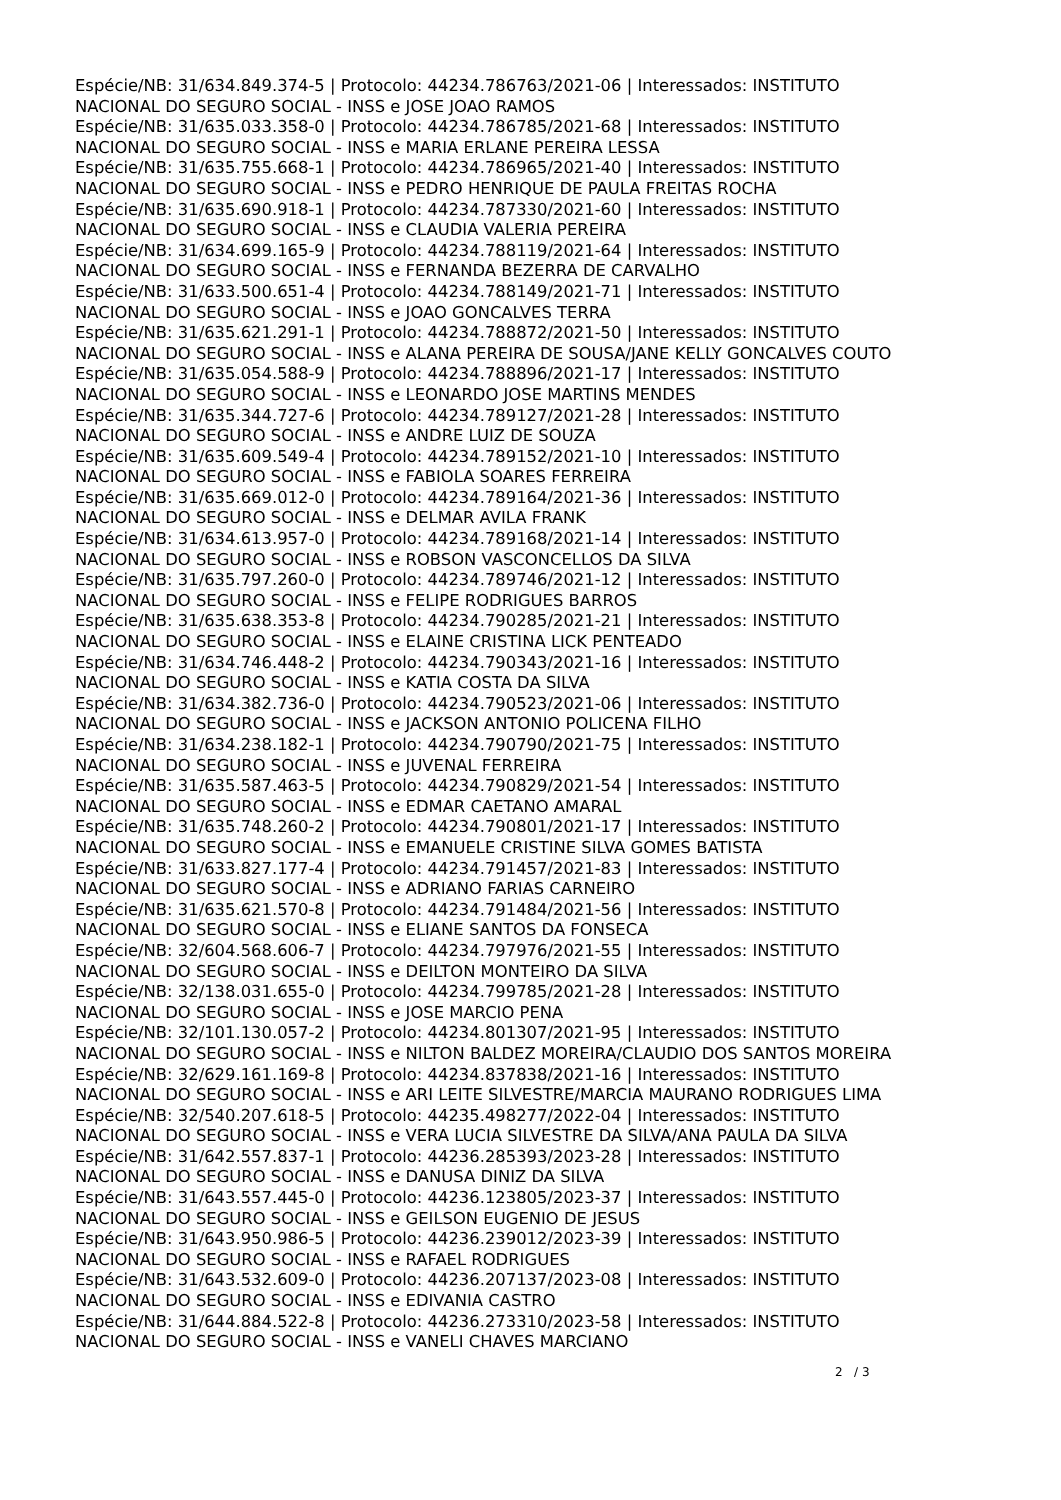Espécie/NB: 31/634.849.374-5 | Protocolo: 44234.786763/2021-06 | Interessados: INSTITUTO
NACIONAL DO SEGURO SOCIAL - INSS e JOSE JOAO RAMOS
Espécie/NB: 31/635.033.358-0 | Protocolo: 44234.786785/2021-68 | Interessados: INSTITUTO
NACIONAL DO SEGURO SOCIAL - INSS e MARIA ERLANE PEREIRA LESSA
Espécie/NB: 31/635.755.668-1 | Protocolo: 44234.786965/2021-40 | Interessados: INSTITUTO
NACIONAL DO SEGURO SOCIAL - INSS e PEDRO HENRIQUE DE PAULA FREITAS ROCHA
Espécie/NB: 31/635.690.918-1 | Protocolo: 44234.787330/2021-60 | Interessados: INSTITUTO
NACIONAL DO SEGURO SOCIAL - INSS e CLAUDIA VALERIA PEREIRA
Espécie/NB: 31/634.699.165-9 | Protocolo: 44234.788119/2021-64 | Interessados: INSTITUTO
NACIONAL DO SEGURO SOCIAL - INSS e FERNANDA BEZERRA DE CARVALHO
Espécie/NB: 31/633.500.651-4 | Protocolo: 44234.788149/2021-71 | Interessados: INSTITUTO
NACIONAL DO SEGURO SOCIAL - INSS e JOAO GONCALVES TERRA
Espécie/NB: 31/635.621.291-1 | Protocolo: 44234.788872/2021-50 | Interessados: INSTITUTO
NACIONAL DO SEGURO SOCIAL - INSS e ALANA PEREIRA DE SOUSA/JANE KELLY GONCALVES COUTO
Espécie/NB: 31/635.054.588-9 | Protocolo: 44234.788896/2021-17 | Interessados: INSTITUTO
NACIONAL DO SEGURO SOCIAL - INSS e LEONARDO JOSE MARTINS MENDES
Espécie/NB: 31/635.344.727-6 | Protocolo: 44234.789127/2021-28 | Interessados: INSTITUTO
NACIONAL DO SEGURO SOCIAL - INSS e ANDRE LUIZ DE SOUZA
Espécie/NB: 31/635.609.549-4 | Protocolo: 44234.789152/2021-10 | Interessados: INSTITUTO
NACIONAL DO SEGURO SOCIAL - INSS e FABIOLA SOARES FERREIRA
Espécie/NB: 31/635.669.012-0 | Protocolo: 44234.789164/2021-36 | Interessados: INSTITUTO
NACIONAL DO SEGURO SOCIAL - INSS e DELMAR AVILA FRANK
Espécie/NB: 31/634.613.957-0 | Protocolo: 44234.789168/2021-14 | Interessados: INSTITUTO
NACIONAL DO SEGURO SOCIAL - INSS e ROBSON VASCONCELLOS DA SILVA
Espécie/NB: 31/635.797.260-0 | Protocolo: 44234.789746/2021-12 | Interessados: INSTITUTO
NACIONAL DO SEGURO SOCIAL - INSS e FELIPE RODRIGUES BARROS
Espécie/NB: 31/635.638.353-8 | Protocolo: 44234.790285/2021-21 | Interessados: INSTITUTO
NACIONAL DO SEGURO SOCIAL - INSS e ELAINE CRISTINA LICK PENTEADO
Espécie/NB: 31/634.746.448-2 | Protocolo: 44234.790343/2021-16 | Interessados: INSTITUTO
NACIONAL DO SEGURO SOCIAL - INSS e KATIA COSTA DA SILVA
Espécie/NB: 31/634.382.736-0 | Protocolo: 44234.790523/2021-06 | Interessados: INSTITUTO
NACIONAL DO SEGURO SOCIAL - INSS e JACKSON ANTONIO POLICENA FILHO
Espécie/NB: 31/634.238.182-1 | Protocolo: 44234.790790/2021-75 | Interessados: INSTITUTO
NACIONAL DO SEGURO SOCIAL - INSS e JUVENAL FERREIRA
Espécie/NB: 31/635.587.463-5 | Protocolo: 44234.790829/2021-54 | Interessados: INSTITUTO
NACIONAL DO SEGURO SOCIAL - INSS e EDMAR CAETANO AMARAL
Espécie/NB: 31/635.748.260-2 | Protocolo: 44234.790801/2021-17 | Interessados: INSTITUTO
NACIONAL DO SEGURO SOCIAL - INSS e EMANUELE CRISTINE SILVA GOMES BATISTA
Espécie/NB: 31/633.827.177-4 | Protocolo: 44234.791457/2021-83 | Interessados: INSTITUTO
NACIONAL DO SEGURO SOCIAL - INSS e ADRIANO FARIAS CARNEIRO
Espécie/NB: 31/635.621.570-8 | Protocolo: 44234.791484/2021-56 | Interessados: INSTITUTO
NACIONAL DO SEGURO SOCIAL - INSS e ELIANE SANTOS DA FONSECA
Espécie/NB: 32/604.568.606-7 | Protocolo: 44234.797976/2021-55 | Interessados: INSTITUTO
NACIONAL DO SEGURO SOCIAL - INSS e DEILTON MONTEIRO DA SILVA
Espécie/NB: 32/138.031.655-0 | Protocolo: 44234.799785/2021-28 | Interessados: INSTITUTO
NACIONAL DO SEGURO SOCIAL - INSS e JOSE MARCIO PENA
Espécie/NB: 32/101.130.057-2 | Protocolo: 44234.801307/2021-95 | Interessados: INSTITUTO
NACIONAL DO SEGURO SOCIAL - INSS e NILTON BALDEZ MOREIRA/CLAUDIO DOS SANTOS MOREIRA
Espécie/NB: 32/629.161.169-8 | Protocolo: 44234.837838/2021-16 | Interessados: INSTITUTO
NACIONAL DO SEGURO SOCIAL - INSS e ARI LEITE SILVESTRE/MARCIA MAURANO RODRIGUES LIMA
Espécie/NB: 32/540.207.618-5 | Protocolo: 44235.498277/2022-04 | Interessados: INSTITUTO
NACIONAL DO SEGURO SOCIAL - INSS e VERA LUCIA SILVESTRE DA SILVA/ANA PAULA DA SILVA
Espécie/NB: 31/642.557.837-1 | Protocolo: 44236.285393/2023-28 | Interessados: INSTITUTO
NACIONAL DO SEGURO SOCIAL - INSS e DANUSA DINIZ DA SILVA
Espécie/NB: 31/643.557.445-0 | Protocolo: 44236.123805/2023-37 | Interessados: INSTITUTO
NACIONAL DO SEGURO SOCIAL - INSS e GEILSON EUGENIO DE JESUS
Espécie/NB: 31/643.950.986-5 | Protocolo: 44236.239012/2023-39 | Interessados: INSTITUTO
NACIONAL DO SEGURO SOCIAL - INSS e RAFAEL RODRIGUES
Espécie/NB: 31/643.532.609-0 | Protocolo: 44236.207137/2023-08 | Interessados: INSTITUTO
NACIONAL DO SEGURO SOCIAL - INSS e EDIVANIA CASTRO
Espécie/NB: 31/644.884.522-8 | Protocolo: 44236.273310/2023-58 | Interessados: INSTITUTO
NACIONAL DO SEGURO SOCIAL - INSS e VANELI CHAVES MARCIANO
2 / 3